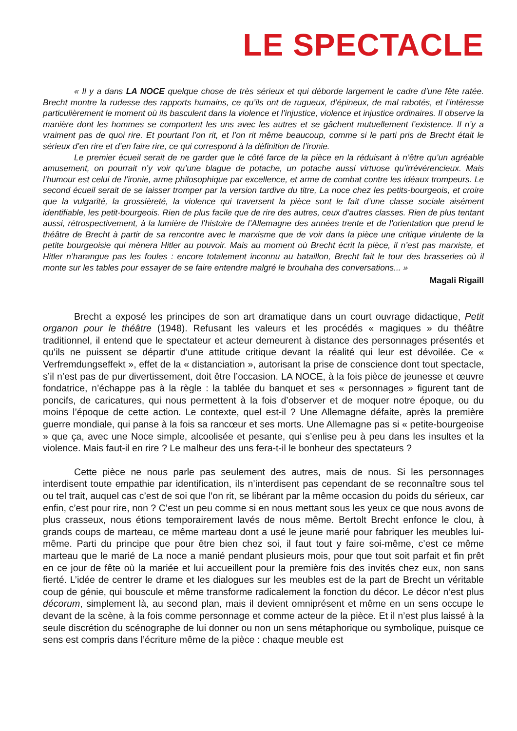LE SPECTACLE
« Il y a dans LA NOCE quelque chose de très sérieux et qui déborde largement le cadre d’une fête ratée. Brecht montre la rudesse des rapports humains, ce qu’ils ont de rugueux, d’épineux, de mal rabotés, et l’intéresse particulièrement le moment où ils basculent dans la violence et l’injustice, violence et injustice ordinaires. Il observe la manière dont les hommes se comportent les uns avec les autres et se gâchent mutuellement l’existence. Il n’y a vraiment pas de quoi rire. Et pourtant l’on rit, et l’on rit même beaucoup, comme si le parti pris de Brecht était le sérieux d’en rire et d’en faire rire, ce qui correspond à la définition de l’ironie.
Le premier écueil serait de ne garder que le côté farce de la pièce en la réduisant à n’être qu’un agréable amusement, on pourrait n’y voir qu’une blague de potache, un potache aussi virtuose qu’irrévérencieux. Mais l’humour est celui de l’ironie, arme philosophique par excellence, et arme de combat contre les idéaux trompeurs. Le second écueil serait de se laisser tromper par la version tardive du titre, La noce chez les petits-bourgeois, et croire que la vulgarité, la grossièreté, la violence qui traversent la pièce sont le fait d’une classe sociale aisément identifiable, les petit-bourgeois. Rien de plus facile que de rire des autres, ceux d’autres classes. Rien de plus tentant aussi, rétrospectivement, à la lumière de l’histoire de l’Allemagne des années trente et de l’orientation que prend le théâtre de Brecht à partir de sa rencontre avec le marxisme que de voir dans la pièce une critique virulente de la petite bourgeoisie qui mènera Hitler au pouvoir. Mais au moment où Brecht écrit la pièce, il n’est pas marxiste, et Hitler n’harangue pas les foules : encore totalement inconnu au bataillon, Brecht fait le tour des brasseries où il monte sur les tables pour essayer de se faire entendre malgré le brouhaha des conversations... »
Magali Rigaill
Brecht a exposé les principes de son art dramatique dans un court ouvrage didactique, Petit organon pour le théâtre (1948). Refusant les valeurs et les procédés « magiques » du théâtre traditionnel, il entend que le spectateur et acteur demeurent à distance des personnages présentés et qu’ils ne puissent se départir d’une attitude critique devant la réalité qui leur est dévoilée. Ce « Verfremdungseffekt », effet de la « distanciation », autorisant la prise de conscience dont tout spectacle, s’il n’est pas de pur divertissement, doit être l’occasion. LA NOCE, à la fois pièce de jeunesse et œuvre fondatrice, n’échappe pas à la règle : la tablée du banquet et ses « personnages » figurent tant de poncifs, de caricatures, qui nous permettent à la fois d’observer et de moquer notre époque, ou du moins l’époque de cette action. Le contexte, quel est-il ? Une Allemagne défaite, après la première guerre mondiale, qui panse à la fois sa rancœur et ses morts. Une Allemagne pas si « petite-bourgeoise » que ça, avec une Noce simple, alcoolisée et pesante, qui s’enlise peu à peu dans les insultes et la violence. Mais faut-il en rire ? Le malheur des uns fera-t-il le bonheur des spectateurs ?
Cette pièce ne nous parle pas seulement des autres, mais de nous. Si les personnages interdisent toute empathie par identification, ils n’interdisent pas cependant de se reconnaître sous tel ou tel trait, auquel cas c’est de soi que l’on rit, se libérant par la même occasion du poids du sérieux, car enfin, c’est pour rire, non ? C’est un peu comme si en nous mettant sous les yeux ce que nous avons de plus crasseux, nous étions temporairement lavés de nous même. Bertolt Brecht enfonce le clou, à grands coups de marteau, ce même marteau dont a usé le jeune marié pour fabriquer les meubles lui-même. Parti du principe que pour être bien chez soi, il faut tout y faire soi-même, c’est ce même marteau que le marié de La noce a manié pendant plusieurs mois, pour que tout soit parfait et fin prêt en ce jour de fête où la mariée et lui accueillent pour la première fois des invités chez eux, non sans fierté. L’idée de centrer le drame et les dialogues sur les meubles est de la part de Brecht un véritable coup de génie, qui bouscule et même transforme radicalement la fonction du décor. Le décor n’est plus décorum, simplement là, au second plan, mais il devient omniprésent et même en un sens occupe le devant de la scène, à la fois comme personnage et comme acteur de la pièce. Et il n’est plus laissé à la seule discrétion du scénographe de lui donner ou non un sens métaphorique ou symbolique, puisque ce sens est compris dans l’écriture même de la pièce : chaque meuble est